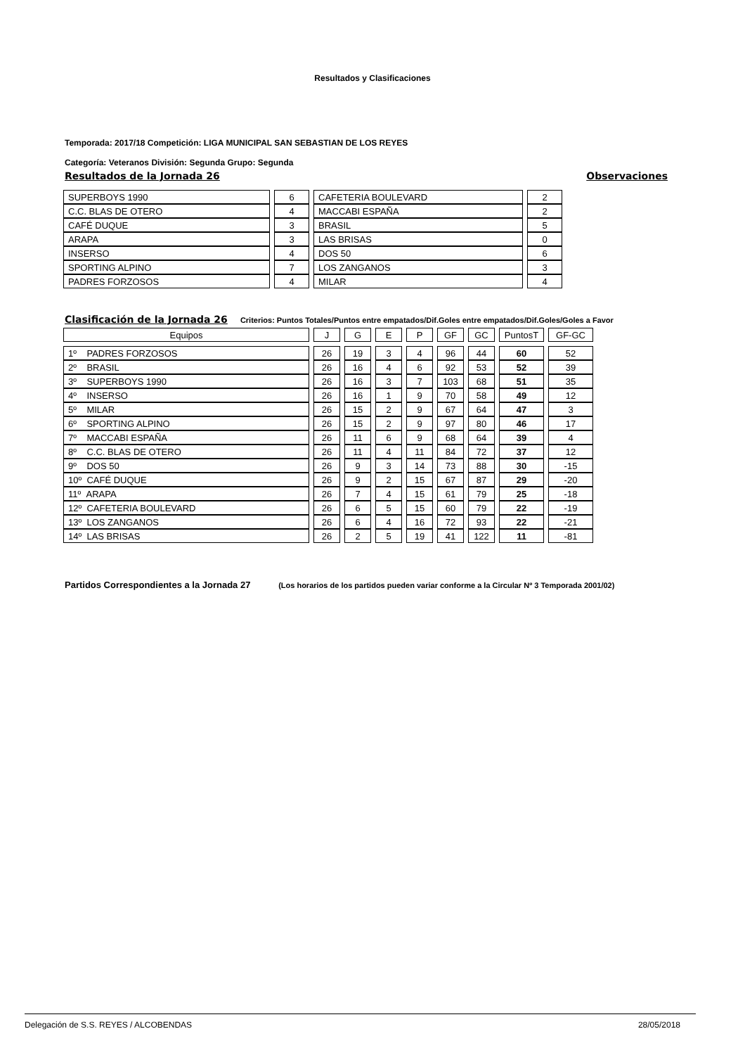Resultados y Clasificaciones
Temporada: 2017/18 Competición: LIGA MUNICIPAL SAN SEBASTIAN DE LOS REYES
Categoría: Veteranos División: Segunda Grupo: Segunda
Resultados de la Jornada 26 Observaciones
| SUPERBOYS 1990 | 6 | CAFETERIA BOULEVARD | 2 |
| C.C. BLAS DE OTERO | 4 | MACCABI ESPAÑA | 2 |
| CAFÉ DUQUE | 3 | BRASIL | 5 |
| ARAPA | 3 | LAS BRISAS | 0 |
| INSERSO | 4 | DOS 50 | 6 |
| SPORTING ALPINO | 7 | LOS ZANGANOS | 3 |
| PADRES FORZOSOS | 4 | MILAR | 4 |
Clasificación de la Jornada 26 Criterios: Puntos Totales/Puntos entre empatados/Dif.Goles entre empatados/Dif.Goles/Goles a Favor
| Equipos | J | G | E | P | GF | GC | PuntosT | GF-GC |
| --- | --- | --- | --- | --- | --- | --- | --- | --- |
| 1º PADRES FORZOSOS | 26 | 19 | 3 | 4 | 96 | 44 | 60 | 52 |
| 2º BRASIL | 26 | 16 | 4 | 6 | 92 | 53 | 52 | 39 |
| 3º SUPERBOYS 1990 | 26 | 16 | 3 | 7 | 103 | 68 | 51 | 35 |
| 4º INSERSO | 26 | 16 | 1 | 9 | 70 | 58 | 49 | 12 |
| 5º MILAR | 26 | 15 | 2 | 9 | 67 | 64 | 47 | 3 |
| 6º SPORTING ALPINO | 26 | 15 | 2 | 9 | 97 | 80 | 46 | 17 |
| 7º MACCABI ESPAÑA | 26 | 11 | 6 | 9 | 68 | 64 | 39 | 4 |
| 8º C.C. BLAS DE OTERO | 26 | 11 | 4 | 11 | 84 | 72 | 37 | 12 |
| 9º DOS 50 | 26 | 9 | 3 | 14 | 73 | 88 | 30 | -15 |
| 10º CAFÉ DUQUE | 26 | 9 | 2 | 15 | 67 | 87 | 29 | -20 |
| 11º ARAPA | 26 | 7 | 4 | 15 | 61 | 79 | 25 | -18 |
| 12º CAFETERIA BOULEVARD | 26 | 6 | 5 | 15 | 60 | 79 | 22 | -19 |
| 13º LOS ZANGANOS | 26 | 6 | 4 | 16 | 72 | 93 | 22 | -21 |
| 14º LAS BRISAS | 26 | 2 | 5 | 19 | 41 | 122 | 11 | -81 |
Partidos Correspondientes a la Jornada 27 (Los horarios de los partidos pueden variar conforme a la Circular Nº 3 Temporada 2001/02)
Delegación de S.S. REYES / ALCOBENDAS 28/05/2018